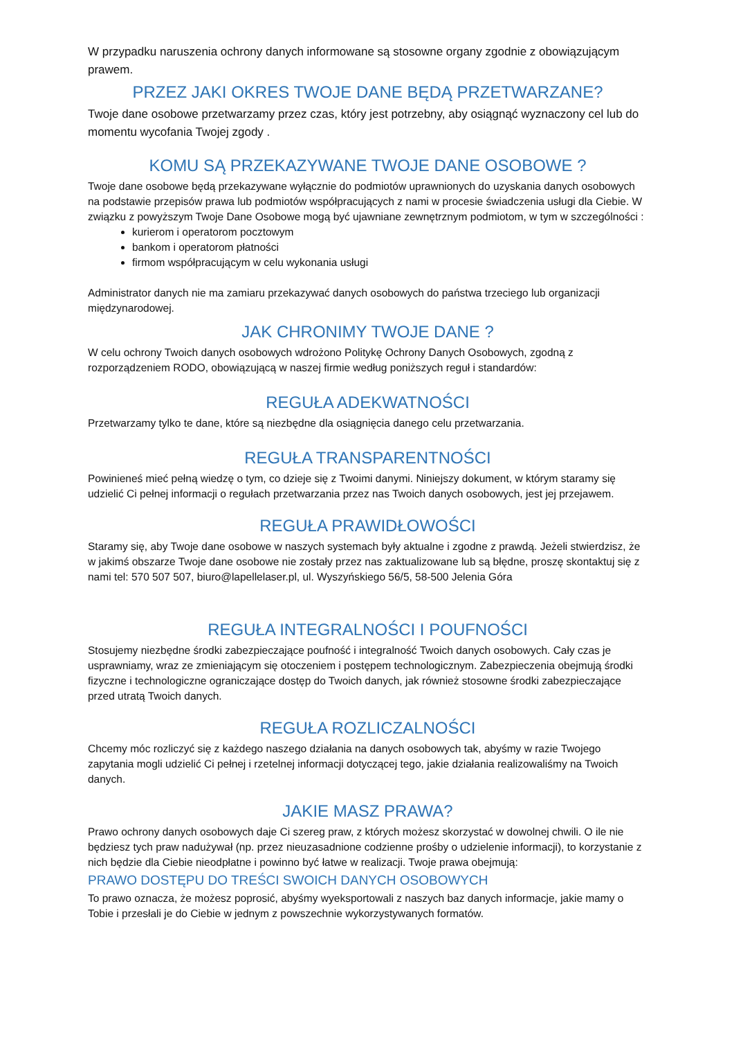W przypadku naruszenia ochrony danych informowane są stosowne organy zgodnie z obowiązującym prawem.
PRZEZ JAKI OKRES TWOJE DANE BĘDĄ PRZETWARZANE?
Twoje dane osobowe przetwarzamy przez czas, który jest potrzebny, aby osiągnąć wyznaczony cel lub do momentu wycofania Twojej zgody .
KOMU SĄ PRZEKAZYWANE TWOJE DANE OSOBOWE ?
Twoje dane osobowe będą przekazywane wyłącznie do podmiotów uprawnionych do uzyskania danych osobowych na podstawie przepisów prawa lub podmiotów współpracujących z nami w procesie świadczenia usługi dla Ciebie. W związku z powyższym Twoje Dane Osobowe mogą być ujawniane zewnętrznym podmiotom, w tym w szczególności :
kurierom i operatorom pocztowym
bankom i operatorom płatności
firmom współpracującym w celu wykonania usługi
Administrator danych nie ma zamiaru przekazywać danych osobowych do państwa trzeciego lub organizacji międzynarodowej.
JAK CHRONIMY TWOJE DANE ?
W celu ochrony Twoich danych osobowych wdrożono Politykę Ochrony Danych Osobowych, zgodną z rozporządzeniem RODO, obowiązującą w naszej firmie według poniższych reguł i standardów:
REGUŁA ADEKWATNOŚCI
Przetwarzamy tylko te dane, które są niezbędne dla osiągnięcia danego celu przetwarzania.
REGUŁA TRANSPARENTNOŚCI
Powinieneś mieć pełną wiedzę o tym, co dzieje się z Twoimi danymi. Niniejszy dokument, w którym staramy się udzielić Ci pełnej informacji o regułach przetwarzania przez nas Twoich danych osobowych, jest jej przejawem.
REGUŁA PRAWIDŁOWOŚCI
Staramy się, aby Twoje dane osobowe w naszych systemach były aktualne i zgodne z prawdą. Jeżeli stwierdzisz, że w jakimś obszarze Twoje dane osobowe nie zostały przez nas zaktualizowane lub są błędne, proszę skontaktuj się z nami tel: 570 507 507, biuro@lapellelaser.pl, ul. Wyszyńskiego 56/5, 58-500 Jelenia Góra
REGUŁA INTEGRALNOŚCI I POUFNOŚCI
Stosujemy niezbędne środki zabezpieczające poufność i integralność Twoich danych osobowych. Cały czas je usprawniamy, wraz ze zmieniającym się otoczeniem i postępem technologicznym. Zabezpieczenia obejmują środki fizyczne i technologiczne ograniczające dostęp do Twoich danych, jak również stosowne środki zabezpieczające przed utratą Twoich danych.
REGUŁA ROZLICZALNOŚCI
Chcemy móc rozliczyć się z każdego naszego działania na danych osobowych tak, abyśmy w razie Twojego zapytania mogli udzielić Ci pełnej i rzetelnej informacji dotyczącej tego, jakie działania realizowaliśmy na Twoich danych.
JAKIE MASZ PRAWA?
Prawo ochrony danych osobowych daje Ci szereg praw, z których możesz skorzystać w dowolnej chwili. O ile nie będziesz tych praw nadużywał (np. przez nieuzasadnione codzienne prośby o udzielenie informacji), to korzystanie z nich będzie dla Ciebie nieodpłatne i powinno być łatwe w realizacji. Twoje prawa obejmują:
PRAWO DOSTĘPU DO TREŚCI SWOICH DANYCH OSOBOWYCH
To prawo oznacza, że możesz poprosić, abyśmy wyeksportowali z naszych baz danych informacje, jakie mamy o Tobie i przesłali je do Ciebie w jednym z powszechnie wykorzystywanych formatów.